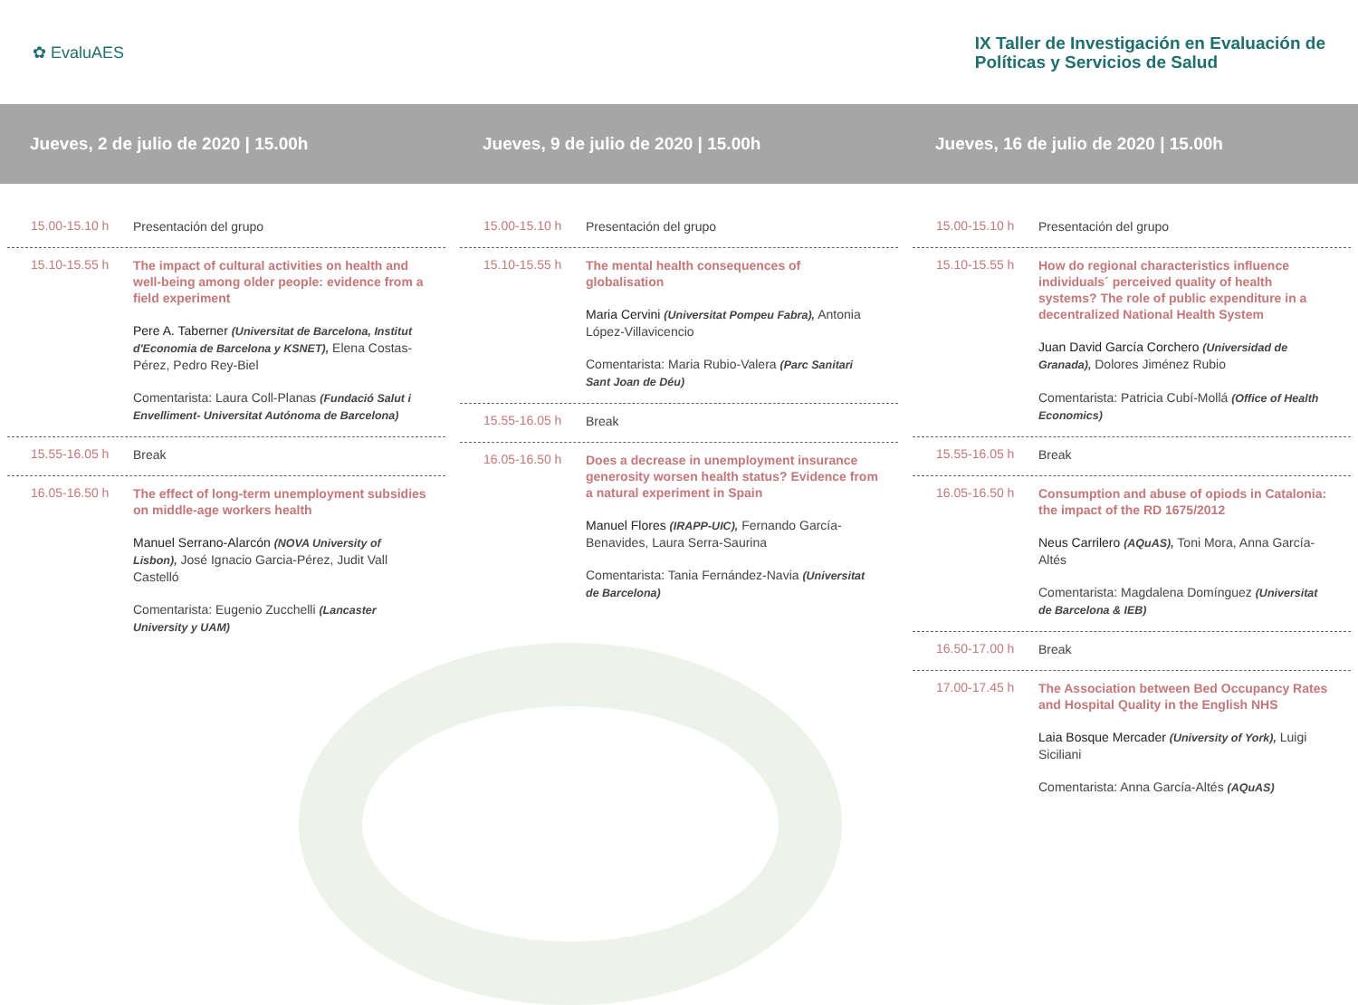✿ EvaluAES
IX Taller de Investigación en Evaluación de
Políticas y Servicios de Salud
Jueves, 2 de julio de 2020 | 15.00h Jueves, 9 de julio de 2020 | 15.00h Jueves, 16 de julio de 2020 | 15.00h
15.00-15.10 h
Presentación del grupo
15.10-15.55 h
The impact of cultural activities on health and well-being among older people: evidence from a field experiment
Pere A. Taberner (Universitat de Barcelona, Institut d'Economia de Barcelona y KSNET), Elena Costas-Pérez, Pedro Rey-Biel
Comentarista: Laura Coll-Planas (Fundació Salut i Envelliment- Universitat Autónoma de Barcelona)
15.55-16.05 h
Break
16.05-16.50 h
The effect of long-term unemployment subsidies on middle-age workers health
Manuel Serrano-Alarcón (NOVA University of Lisbon), José Ignacio Garcia-Pérez, Judit Vall Castelló
Comentarista: Eugenio Zucchelli (Lancaster University y UAM)
15.00-15.10 h
Presentación del grupo
15.10-15.55 h
The mental health consequences of globalisation
Maria Cervini (Universitat Pompeu Fabra), Antonia López-Villavicencio
Comentarista: Maria Rubio-Valera (Parc Sanitari Sant Joan de Déu)
15.55-16.05 h
Break
16.05-16.50 h
Does a decrease in unemployment insurance generosity worsen health status? Evidence from a natural experiment in Spain
Manuel Flores (IRAPP-UIC), Fernando García-Benavides, Laura Serra-Saurina
Comentarista: Tania Fernández-Navia (Universitat de Barcelona)
15.00-15.10 h
Presentación del grupo
15.10-15.55 h
How do regional characteristics influence individuals´ perceived quality of health systems? The role of public expenditure in a decentralized National Health System
Juan David García Corchero (Universidad de Granada), Dolores Jiménez Rubio
Comentarista: Patricia Cubí-Mollá (Office of Health Economics)
15.55-16.05 h
Break
16.05-16.50 h
Consumption and abuse of opiods in Catalonia: the impact of the RD 1675/2012
Neus Carrilero (AQuAS), Toni Mora, Anna García-Altés
Comentarista: Magdalena Domínguez (Universitat de Barcelona & IEB)
16.50-17.00 h
Break
17.00-17.45 h
The Association between Bed Occupancy Rates and Hospital Quality in the English NHS
Laia Bosque Mercader (University of York), Luigi Siciliani
Comentarista: Anna García-Altés (AQuAS)